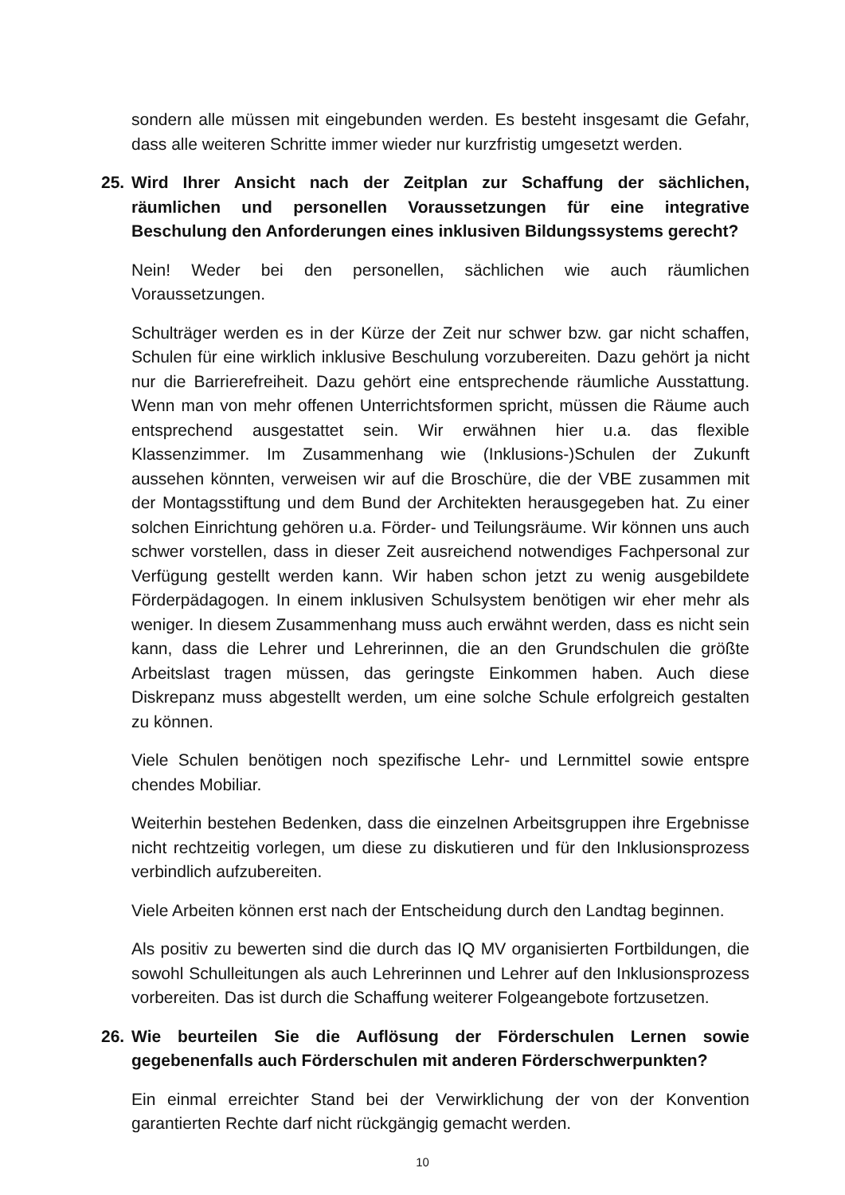sondern alle müssen mit eingebunden werden. Es besteht insgesamt die Gefahr, dass alle weiteren Schritte immer wieder nur kurzfristig umgesetzt werden.
25. Wird Ihrer Ansicht nach der Zeitplan zur Schaffung der sächlichen, räumlichen und personellen Voraussetzungen für eine integrative Beschulung den Anforderungen eines inklusiven Bildungssystems gerecht?
Nein! Weder bei den personellen, sächlichen wie auch räumlichen Voraussetzungen.
Schulträger werden es in der Kürze der Zeit nur schwer bzw. gar nicht schaffen, Schulen für eine wirklich inklusive Beschulung vorzubereiten. Dazu gehört ja nicht nur die Barrierefreiheit. Dazu gehört eine entsprechende räumliche Ausstattung. Wenn man von mehr offenen Unterrichtsformen spricht, müssen die Räume auch entsprechend ausgestattet sein. Wir erwähnen hier u.a. das flexible Klassenzimmer. Im Zusammenhang wie (Inklusions-)Schulen der Zukunft aussehen könnten, verweisen wir auf die Broschüre, die der VBE zusammen mit der Montagsstiftung und dem Bund der Architekten herausgegeben hat. Zu einer solchen Einrichtung gehören u.a. Förder- und Teilungsräume. Wir können uns auch schwer vorstellen, dass in dieser Zeit ausreichend notwendiges Fachpersonal zur Verfügung gestellt werden kann. Wir haben schon jetzt zu wenig ausgebildete Förderpädagogen. In einem inklusiven Schulsystem benötigen wir eher mehr als weniger. In diesem Zusammenhang muss auch erwähnt werden, dass es nicht sein kann, dass die Lehrer und Lehrerinnen, die an den Grundschulen die größte Arbeitslast tragen müssen, das geringste Einkommen haben. Auch diese Diskrepanz muss abgestellt werden, um eine solche Schule erfolgreich gestalten zu können.
Viele Schulen benötigen noch spezifische Lehr- und Lernmittel sowie entspre chendes Mobiliar.
Weiterhin bestehen Bedenken, dass die einzelnen Arbeitsgruppen ihre Ergebnisse nicht rechtzeitig vorlegen, um diese zu diskutieren und für den Inklusionsprozess verbindlich aufzubereiten.
Viele Arbeiten können erst nach der Entscheidung durch den Landtag beginnen.
Als positiv zu bewerten sind die durch das IQ MV organisierten Fortbildungen, die sowohl Schulleitungen als auch Lehrerinnen und Lehrer auf den Inklusionsprozess vorbereiten. Das ist durch die Schaffung weiterer Folgeangebote fortzusetzen.
26. Wie beurteilen Sie die Auflösung der Förderschulen Lernen sowie gegebenenfalls auch Förderschulen mit anderen Förderschwerpunkten?
Ein einmal erreichter Stand bei der Verwirklichung der von der Konvention garantierten Rechte darf nicht rückgängig gemacht werden.
10